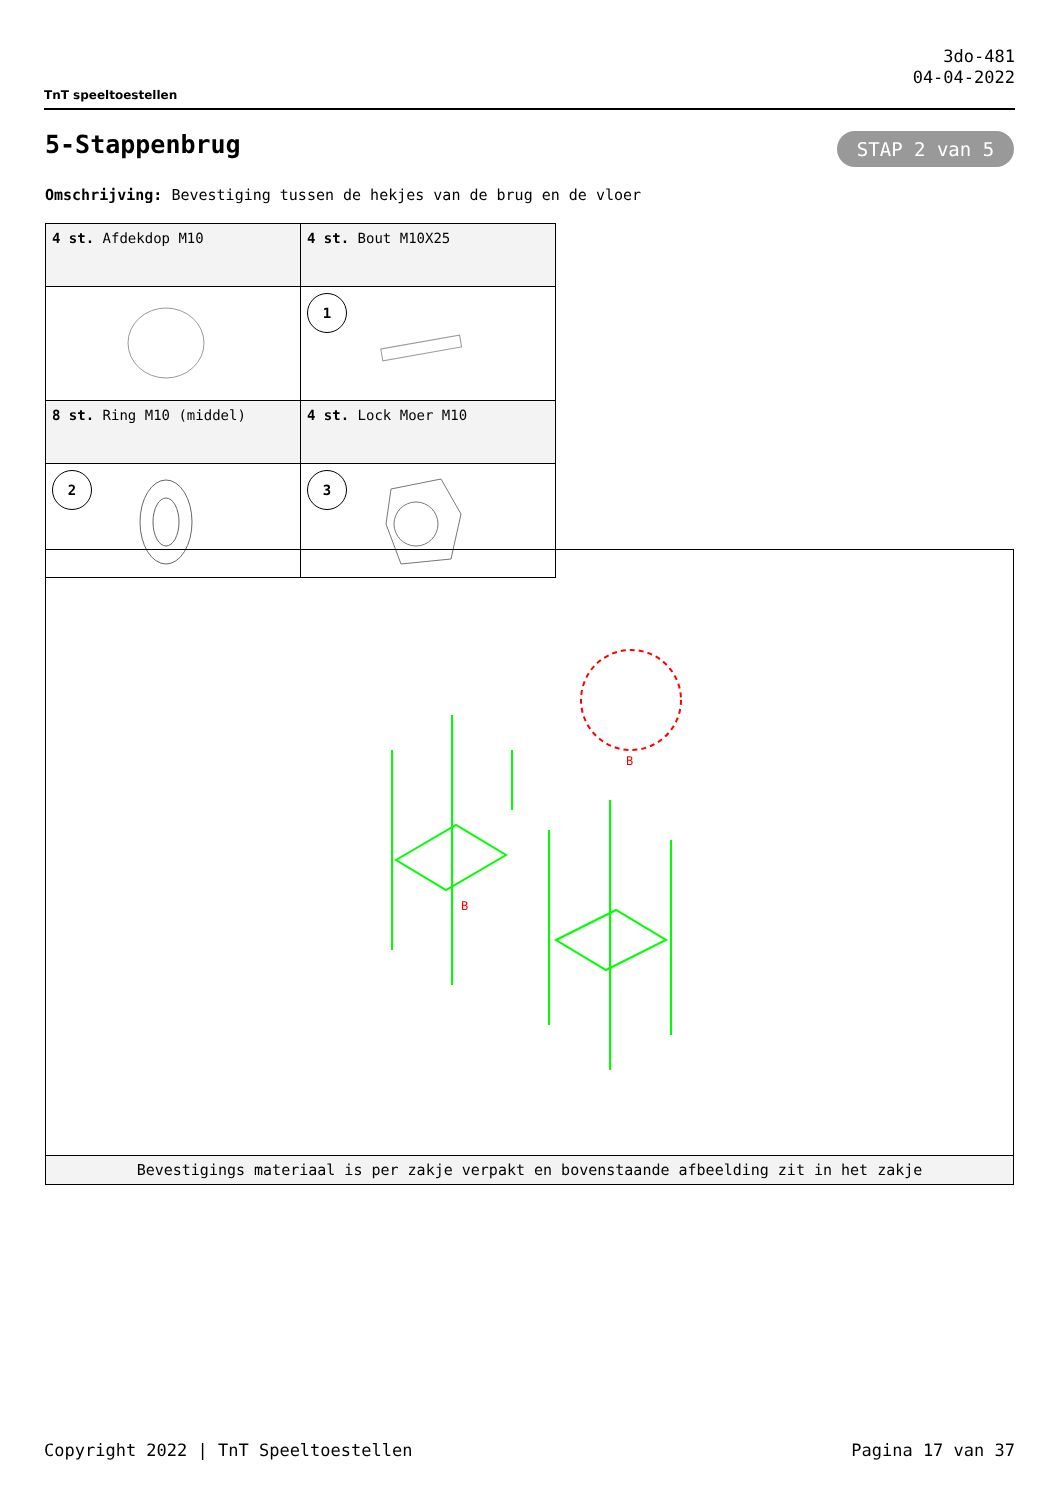TnT speeltoestellen
3do-481
04-04-2022
5-Stappenbrug STAP 2 van 5
Omschrijving: Bevestiging tussen de hekjes van de brug en de vloer
| 4 st. Afdekdop M10 | 4 st. Bout M10X25 |
| | 1 |
| 8 st. Ring M10 (middel) | 4 st. Lock Moer M10 |
| 2 | 3 |
B
B
Bevestigings materiaal is per zakje verpakt en bovenstaande afbeelding zit in het zakje
Copyright 2022 | TnT Speeltoestellen Pagina 17 van 37